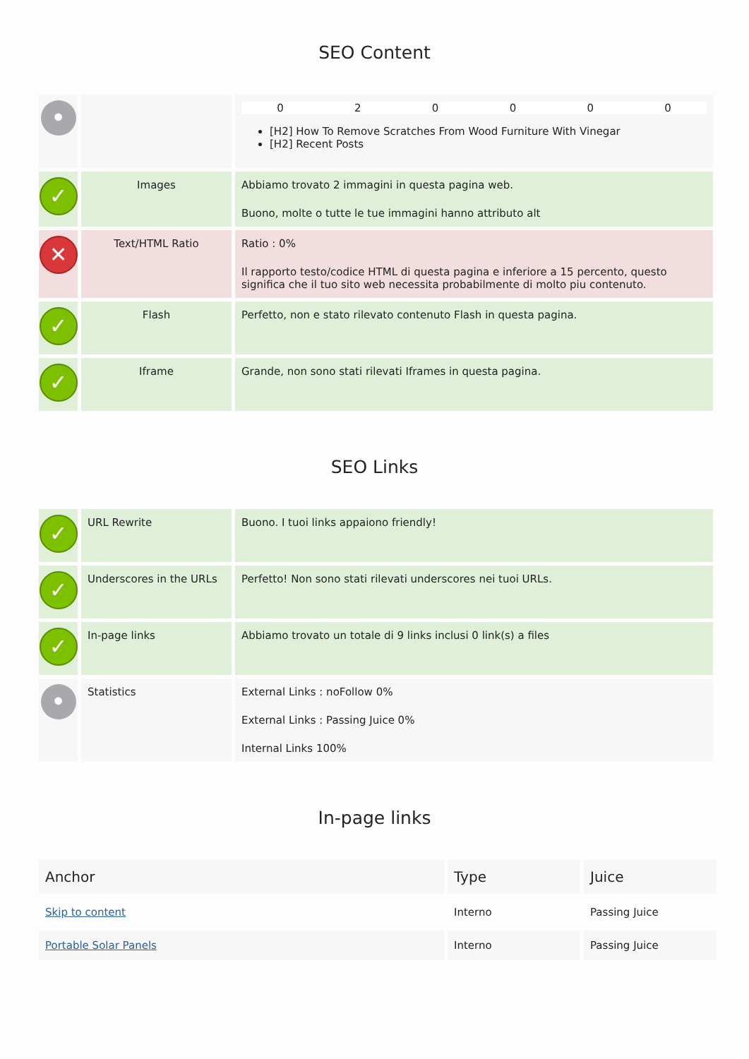SEO Content
| • | | 0 2 0 0 0 0 [H2] How To Remove Scratches From Wood Furniture With Vinegar [H2] Recent Posts |
| ✓ | Images | Abbiamo trovato 2 immagini in questa pagina web. Buono, molte o tutte le tue immagini hanno attributo alt |
| ✕ | Text/HTML Ratio | Ratio : 0% Il rapporto testo/codice HTML di questa pagina e inferiore a 15 percento, questo significa che il tuo sito web necessita probabilmente di molto piu contenuto. |
| ✓ | Flash | Perfetto, non e stato rilevato contenuto Flash in questa pagina. |
| ✓ | Iframe | Grande, non sono stati rilevati Iframes in questa pagina. |
SEO Links
| ✓ | URL Rewrite | Buono. I tuoi links appaiono friendly! |
| ✓ | Underscores in the URLs | Perfetto! Non sono stati rilevati underscores nei tuoi URLs. |
| ✓ | In-page links | Abbiamo trovato un totale di 9 links inclusi 0 link(s) a files |
| • | Statistics | External Links : noFollow 0% External Links : Passing Juice 0% Internal Links 100% |
In-page links
| Anchor | Type | Juice |
| --- | --- | --- |
| Skip to content | Interno | Passing Juice |
| Portable Solar Panels | Interno | Passing Juice |